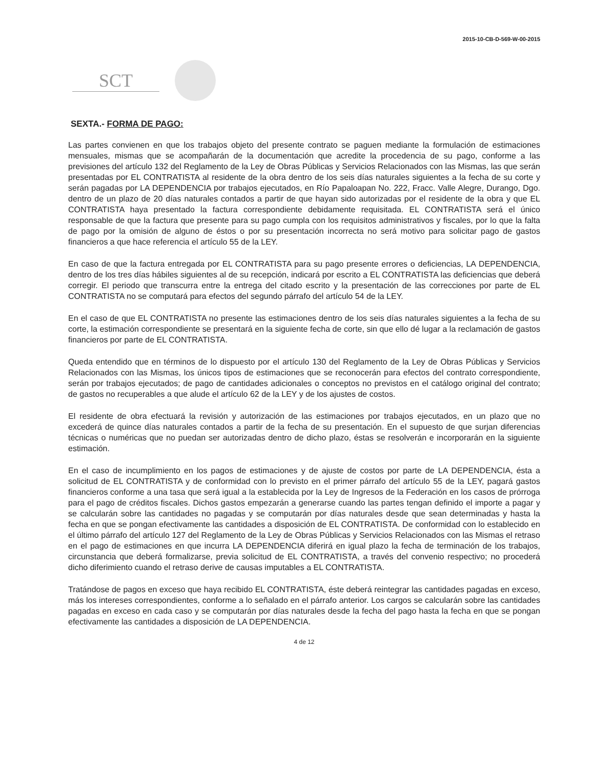2015-10-CB-D-569-W-00-2015
SCT
SEXTA.- FORMA DE PAGO:
Las partes convienen en que los trabajos objeto del presente contrato se paguen mediante la formulación de estimaciones mensuales, mismas que se acompañarán de la documentación que acredite la procedencia de su pago, conforme a las previsiones del artículo 132 del Reglamento de la Ley de Obras Públicas y Servicios Relacionados con las Mismas, las que serán presentadas por EL CONTRATISTA al residente de la obra dentro de los seis días naturales siguientes a la fecha de su corte y serán pagadas por LA DEPENDENCIA por trabajos ejecutados, en Río Papaloapan No. 222, Fracc. Valle Alegre, Durango, Dgo. dentro de un plazo de 20 días naturales contados a partir de que hayan sido autorizadas por el residente de la obra y que EL CONTRATISTA haya presentado la factura correspondiente debidamente requisitada. EL CONTRATISTA será el único responsable de que la factura que presente para su pago cumpla con los requisitos administrativos y fiscales, por lo que la falta de pago por la omisión de alguno de éstos o por su presentación incorrecta no será motivo para solicitar pago de gastos financieros a que hace referencia el artículo 55 de la LEY.
En caso de que la factura entregada por EL CONTRATISTA para su pago presente errores o deficiencias, LA DEPENDENCIA, dentro de los tres días hábiles siguientes al de su recepción, indicará por escrito a EL CONTRATISTA las deficiencias que deberá corregir. El periodo que transcurra entre la entrega del citado escrito y la presentación de las correcciones por parte de EL CONTRATISTA no se computará para efectos del segundo párrafo del artículo 54 de la LEY.
En el caso de que EL CONTRATISTA no presente las estimaciones dentro de los seis días naturales siguientes a la fecha de su corte, la estimación correspondiente se presentará en la siguiente fecha de corte, sin que ello dé lugar a la reclamación de gastos financieros por parte de EL CONTRATISTA.
Queda entendido que en términos de lo dispuesto por el artículo 130 del Reglamento de la Ley de Obras Públicas y Servicios Relacionados con las Mismas, los únicos tipos de estimaciones que se reconocerán para efectos del contrato correspondiente, serán por trabajos ejecutados; de pago de cantidades adicionales o conceptos no previstos en el catálogo original del contrato; de gastos no recuperables a que alude el artículo 62 de la LEY y de los ajustes de costos.
El residente de obra efectuará la revisión y autorización de las estimaciones por trabajos ejecutados, en un plazo que no excederá de quince días naturales contados a partir de la fecha de su presentación. En el supuesto de que surjan diferencias técnicas o numéricas que no puedan ser autorizadas dentro de dicho plazo, éstas se resolverán e incorporarán en la siguiente estimación.
En el caso de incumplimiento en los pagos de estimaciones y de ajuste de costos por parte de LA DEPENDENCIA, ésta a solicitud de EL CONTRATISTA y de conformidad con lo previsto en el primer párrafo del artículo 55 de la LEY, pagará gastos financieros conforme a una tasa que será igual a la establecida por la Ley de Ingresos de la Federación en los casos de prórroga para el pago de créditos fiscales. Dichos gastos empezarán a generarse cuando las partes tengan definido el importe a pagar y se calcularán sobre las cantidades no pagadas y se computarán por días naturales desde que sean determinadas y hasta la fecha en que se pongan efectivamente las cantidades a disposición de EL CONTRATISTA. De conformidad con lo establecido en el último párrafo del artículo 127 del Reglamento de la Ley de Obras Públicas y Servicios Relacionados con las Mismas el retraso en el pago de estimaciones en que incurra LA DEPENDENCIA diferirá en igual plazo la fecha de terminación de los trabajos, circunstancia que deberá formalizarse, previa solicitud de EL CONTRATISTA, a través del convenio respectivo; no procederá dicho diferimiento cuando el retraso derive de causas imputables a EL CONTRATISTA.
Tratándose de pagos en exceso que haya recibido EL CONTRATISTA, éste deberá reintegrar las cantidades pagadas en exceso, más los intereses correspondientes, conforme a lo señalado en el párrafo anterior. Los cargos se calcularán sobre las cantidades pagadas en exceso en cada caso y se computarán por días naturales desde la fecha del pago hasta la fecha en que se pongan efectivamente las cantidades a disposición de LA DEPENDENCIA.
4 de 12